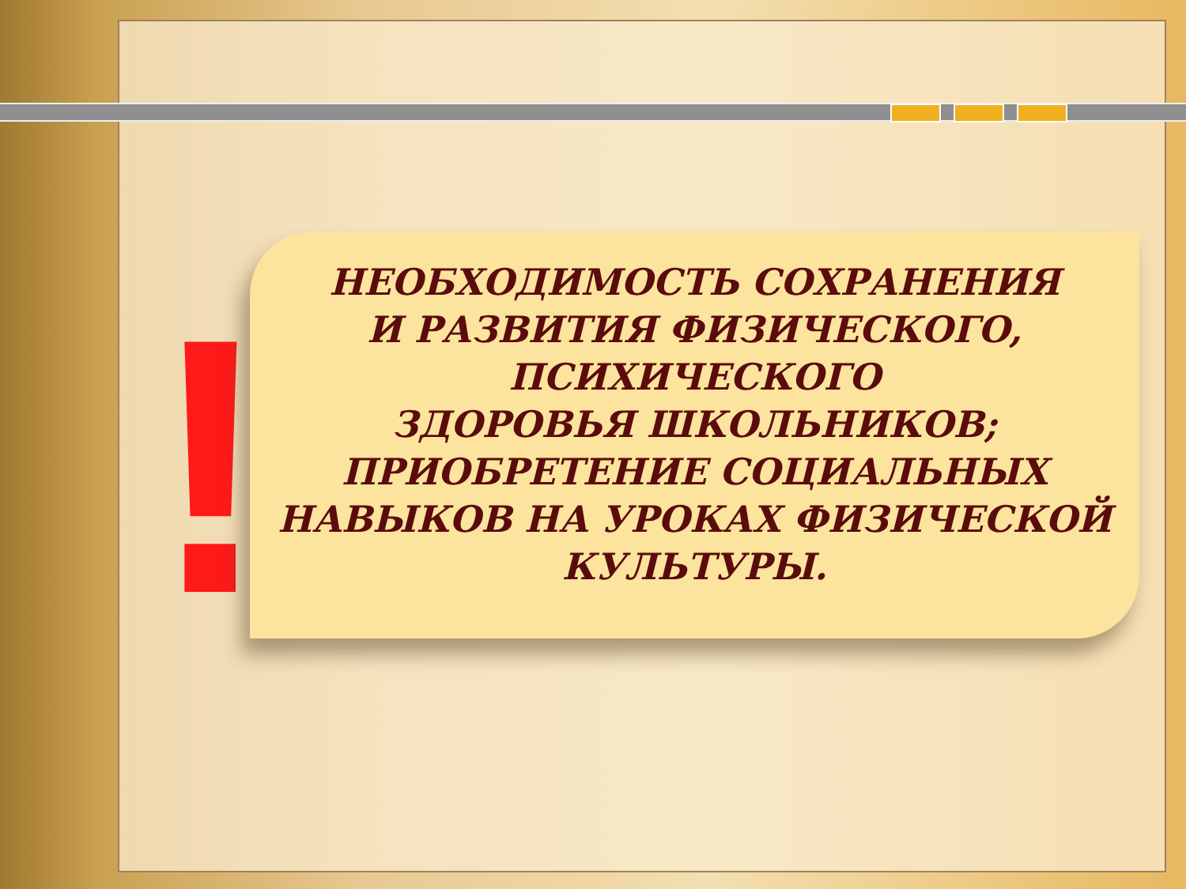!
НЕОБХОДИМОСТЬ СОХРАНЕНИЯ
И РАЗВИТИЯ ФИЗИЧЕСКОГО,
ПСИХИЧЕСКОГО
ЗДОРОВЬЯ ШКОЛЬНИКОВ;
ПРИОБРЕТЕНИЕ СОЦИАЛЬНЫХ
НАВЫКОВ НА УРОКАХ ФИЗИЧЕСКОЙ
КУЛЬТУРЫ.